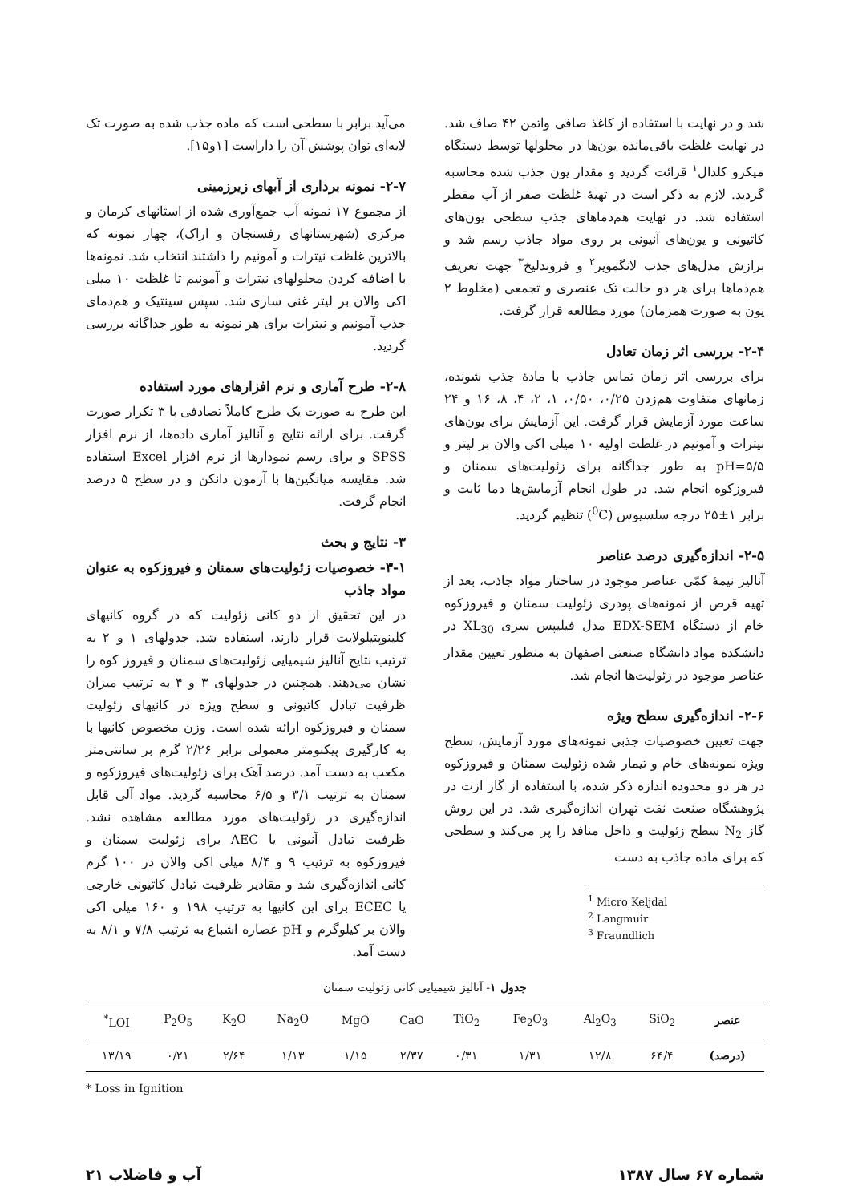شد و در نهایت با استفاده از کاغذ صافی واتمن ۴۲ صاف شد. در نهایت غلظت باقی‌مانده یون‌ها در محلولها توسط دستگاه میکرو کلدال<sup>۱</sup> قرائت گردید و مقدار یون جذب شده محاسبه گردید. لازم به ذکر است در تهیهٔ غلظت صفر از آب مقطر استفاده شد. در نهایت هم‌دماهای جذب سطحی یون‌های کاتیونی و یون‌های آنیونی بر روی مواد جاذب رسم شد و برازش مدل‌های جذب لانگمویر<sup>۲</sup> و فروندلیخ<sup>۳</sup> جهت تعریف هم‌دماها برای هر دو حالت تک عنصری و تجمعی (مخلوط ۲ یون به صورت همزمان) مورد مطالعه قرار گرفت.
۲-۴- بررسی اثر زمان تعادل
برای بررسی اثر زمان تماس جاذب با مادهٔ جذب شونده، زمانهای متفاوت هم‌زدن ۰/۲۵، ۰/۵۰، ۱، ۲، ۴، ۸، ۱۶ و ۲۴ ساعت مورد آزمایش قرار گرفت. این آزمایش برای یون‌های نیترات و آمونیم در غلظت اولیه ۱۰ میلی اکی والان بر لیتر و pH=۵/۵ به طور جداگانه برای زئولیت‌های سمنان و فیروزکوه انجام شد. در طول انجام آزمایش‌ها دما ثابت و برابر ۱±۲۵ درجه سلسیوس (<sup>0</sup>C) تنظیم گردید.
۲-۵- اندازه‌گیری درصد عناصر
آنالیز نیمهٔ کمّی عناصر موجود در ساختار مواد جاذب، بعد از تهیه قرص از نمونه‌های پودری زئولیت سمنان و فیروزکوه خام از دستگاه EDX-SEM مدل فیلیپس سری XL<sub>30</sub> در دانشکده مواد دانشگاه صنعتی اصفهان به منظور تعیین مقدار عناصر موجود در زئولیت‌ها انجام شد.
۲-۶- اندازه‌گیری سطح ویژه
جهت تعیین خصوصیات جذبی نمونه‌های مورد آزمایش، سطح ویژه نمونه‌های خام و تیمار شده زئولیت سمنان و فیروزکوه در هر دو محدوده اندازه ذکر شده، با استفاده از گاز ازت در پژوهشگاه صنعت نفت تهران اندازه‌گیری شد. در این روش گاز N<sub>2</sub> سطح زئولیت و داخل منافذ را پر می‌کند و سطحی که برای ماده جاذب به دست
<sup>1</sup> Micro Keljdal
<sup>2</sup> Langmuir
<sup>3</sup> Fraundlich
می‌آید برابر با سطحی است که ماده جذب شده به صورت تک لایه‌ای توان پوشش آن را داراست [۱و۱۵].
۲-۷- نمونه برداری از آبهای زیرزمینی
از مجموع ۱۷ نمونه آب جمع‌آوری شده از استانهای کرمان و مرکزی (شهرستانهای رفسنجان و اراک)، چهار نمونه که بالاترین غلظت نیترات و آمونیم را داشتند انتخاب شد. نمونه‌ها با اضافه کردن محلولهای نیترات و آمونیم تا غلظت ۱۰ میلی اکی والان بر لیتر غنی سازی شد. سپس سینتیک و هم‌دمای جذب آمونیم و نیترات برای هر نمونه به طور جداگانه بررسی گردید.
۲-۸- طرح آماری و نرم افزارهای مورد استفاده
این طرح به صورت یک طرح کاملاً تصادفی با ۳ تکرار صورت گرفت. برای ارائه نتایج و آنالیز آماری داده‌ها، از نرم افزار SPSS و برای رسم نمودارها از نرم افزار Excel استفاده شد. مقایسه میانگین‌ها با آزمون دانکن و در سطح ۵ درصد انجام گرفت.
۳- نتایج و بحث
۳-۱- خصوصیات زئولیت‌های سمنان و فیروزکوه به عنوان مواد جاذب
در این تحقیق از دو کانی زئولیت که در گروه کانیهای کلینوپتیلولایت قرار دارند، استفاده شد. جدولهای ۱ و ۲ به ترتیب نتایج آنالیز شیمیایی زئولیت‌های سمنان و فیروز کوه را نشان می‌دهند. همچنین در جدولهای ۳ و ۴ به ترتیب میزان ظرفیت تبادل کاتیونی و سطح ویژه در کانیهای زئولیت سمنان و فیروزکوه ارائه شده است. وزن مخصوص کانیها با به کارگیری پیکنومتر معمولی برابر ۲/۲۶ گرم بر سانتی‌متر مکعب به دست آمد. درصد آهک برای زئولیت‌های فیروزکوه و سمنان به ترتیب ۳/۱ و ۶/۵ محاسبه گردید. مواد آلی قابل اندازه‌گیری در زئولیت‌های مورد مطالعه مشاهده نشد. ظرفیت تبادل آنیونی یا AEC برای زئولیت سمنان و فیروزکوه به ترتیب ۹ و ۸/۴ میلی اکی والان در ۱۰۰ گرم کانی اندازه‌گیری شد و مقادیر ظرفیت تبادل کاتیونی خارجی یا ECEC برای این کانیها به ترتیب ۱۹۸ و ۱۶۰ میلی اکی والان بر کیلوگرم و pH عصاره اشباع به ترتیب ۷/۸ و ۸/۱ به دست آمد.
جدول ۱ - آنالیز شیمیایی کانی زئولیت سمنان
| عنصر | SiO<sub>2</sub> | Al<sub>2</sub>O<sub>3</sub> | Fe<sub>2</sub>O<sub>3</sub> | TiO<sub>2</sub> | CaO | MgO | Na<sub>2</sub>O | K<sub>2</sub>O | P<sub>2</sub>O<sub>5</sub> | LOI<sup>*</sup> |
| --- | --- | --- | --- | --- | --- | --- | --- | --- | --- | --- |
| (درصد) | ۶۴/۴ | ۱۲/۸ | ۱/۳۱ | ۰/۳۱ | ۲/۳۷ | ۱/۱۵ | ۱/۱۳ | ۲/۶۴ | ۰/۲۱ | ۱۳/۱۹ |
* Loss in Ignition
شماره ۶۷ سال ۱۳۸۷ آب و فاضلاب ۲۱